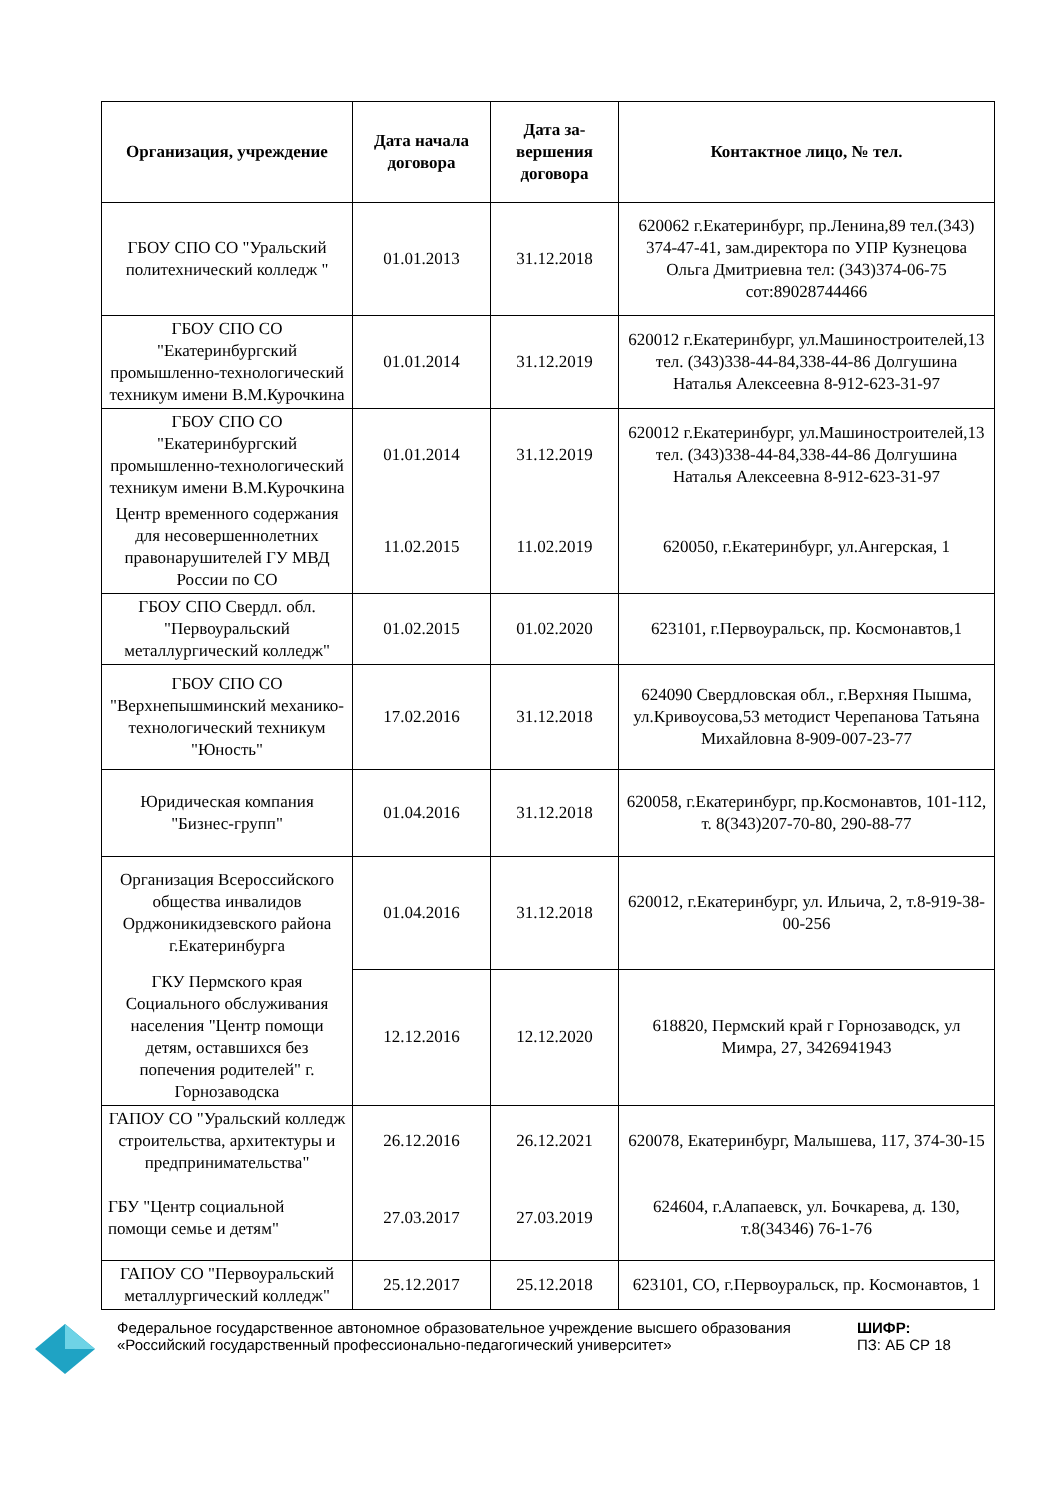| Организация, учреждение | Дата начала договора | Дата за-вершения договора | Контактное лицо, № тел. |
| --- | --- | --- | --- |
| ГБОУ СПО СО "Уральский политехнический колледж " | 01.01.2013 | 31.12.2018 | 620062 г.Екатеринбург, пр.Ленина,89 тел.(343) 374-47-41, зам.директора по УПР Кузнецова Ольга Дмитриевна тел: (343)374-06-75 сот:89028744466 |
| ГБОУ СПО СО "Екатеринбургский промышленно-технологический техникум имени В.М.Курочкина | 01.01.2014 | 31.12.2019 | 620012 г.Екатеринбург, ул.Машиностроителей,13 тел. (343)338-44-84,338-44-86 Долгушина Наталья Алексеевна 8-912-623-31-97 |
| ГБОУ СПО СО "Екатеринбургский промышленно-технологический техникум имени В.М.Курочкина | 01.01.2014 | 31.12.2019 | 620012 г.Екатеринбург, ул.Машиностроителей,13 тел. (343)338-44-84,338-44-86 Долгушина Наталья Алексеевна 8-912-623-31-97 |
| Центр временного содержания для несовершеннолетних правонарушителей ГУ МВД России по СО | 11.02.2015 | 11.02.2019 | 620050, г.Екатеринбург, ул.Ангерская, 1 |
| ГБОУ СПО Свердл. обл. "Первоуральский металлургический колледж" | 01.02.2015 | 01.02.2020 | 623101, г.Первоуральск, пр. Космонавтов,1 |
| ГБОУ СПО СО "Верхнепышминский механико-технологический техникум "Юность" | 17.02.2016 | 31.12.2018 | 624090 Свердловская обл., г.Верхняя Пышма, ул.Кривоусова,53 методист Черепанова Татьяна Михайловна 8-909-007-23-77 |
| Юридическая компания "Бизнес-групп" | 01.04.2016 | 31.12.2018 | 620058, г.Екатеринбург, пр.Космонавтов, 101-112, т. 8(343)207-70-80, 290-88-77 |
| Организация Всероссийского общества инвалидов Орджоникидзевского района г.Екатеринбурга | 01.04.2016 | 31.12.2018 | 620012, г.Екатеринбург, ул. Ильича, 2, т.8-919-38-00-256 |
| ГКУ Пермского края Социального обслуживания населения "Центр помощи детям, оставшихся без попечения родителей" г. Горнозаводска | 12.12.2016 | 12.12.2020 | 618820, Пермский край г Горнозаводск, ул Мимра, 27, 3426941943 |
| ГАПОУ СО "Уральский колледж строительства, архитектуры и предпринимательства" | 26.12.2016 | 26.12.2021 | 620078, Екатеринбург, Малышева, 117, 374-30-15 |
| ГБУ "Центр социальной помощи семье и детям" | 27.03.2017 | 27.03.2019 | 624604, г.Алапаевск, ул. Бочкарева, д. 130, т.8(34346) 76-1-76 |
| ГАПОУ СО "Первоуральский металлургический колледж" | 25.12.2017 | 25.12.2018 | 623101, СО, г.Первоуральск, пр. Космонавтов, 1 |
Федеральное государственное автономное образовательное учреждение высшего образования «Российский государственный профессионально-педагогический университет»
ШИФР:
ПЗ: АБ СР 18